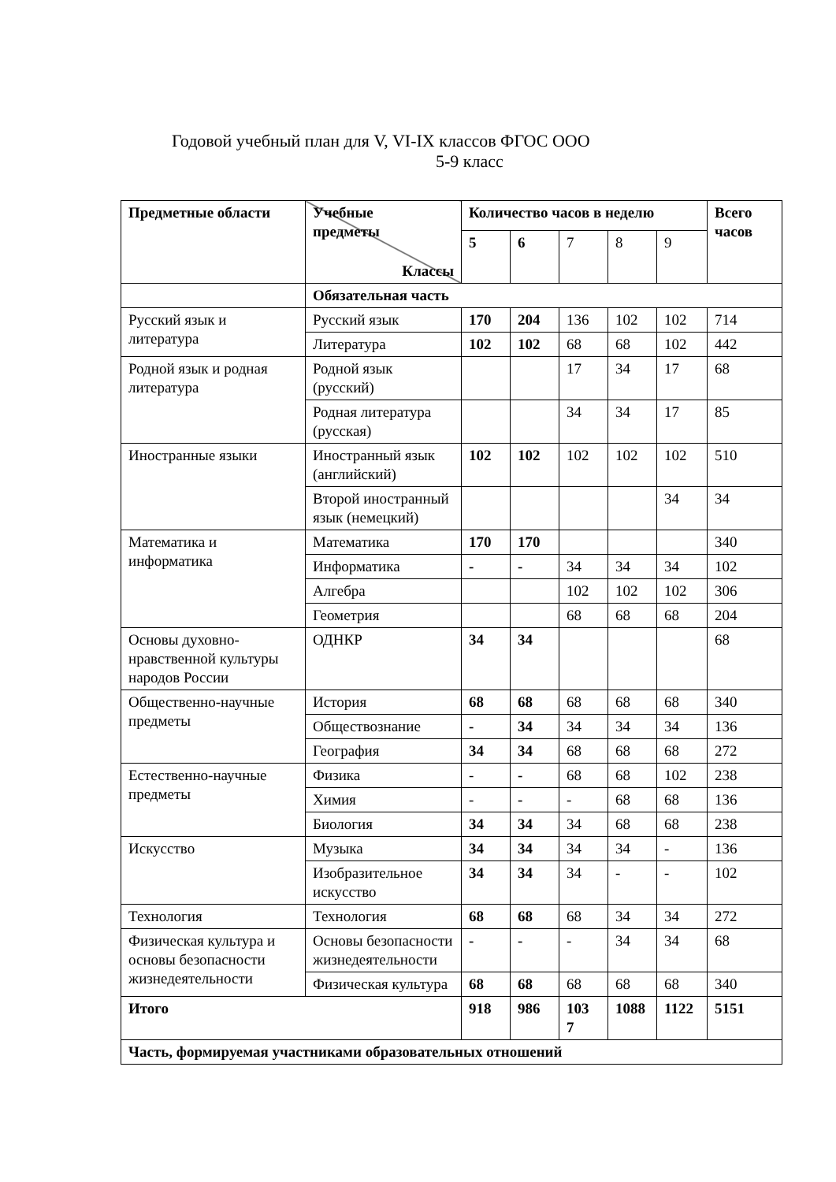Годовой учебный план для V, VI-IX классов ФГОС ООО
5-9 класс
| Предметные области | Учебные предметы Классы | Количество часов в неделю | | | | | Всего часов |
| --- | --- | --- | --- | --- | --- | --- | --- |
| | | 5 | 6 | 7 | 8 | 9 | |
| | Обязательная часть | | | | | | |
| Русский язык и литература | Русский язык | 170 | 204 | 136 | 102 | 102 | 714 |
| | Литература | 102 | 102 | 68 | 68 | 102 | 442 |
| Родной язык и родная литература | Родной язык (русский) | | | 17 | 34 | 17 | 68 |
| | Родная литература (русская) | | | 34 | 34 | 17 | 85 |
| Иностранные языки | Иностранный язык (английский) | 102 | 102 | 102 | 102 | 102 | 510 |
| | Второй иностранный язык (немецкий) | | | | | 34 | 34 |
| Математика и информатика | Математика | 170 | 170 | | | | 340 |
| | Информатика | - | - | 34 | 34 | 34 | 102 |
| | Алгебра | | | 102 | 102 | 102 | 306 |
| | Геометрия | | | 68 | 68 | 68 | 204 |
| Основы духовно-нравственной культуры народов России | ОДНКР | 34 | 34 | | | | 68 |
| Общественно-научные предметы | История | 68 | 68 | 68 | 68 | 68 | 340 |
| | Обществознание | - | 34 | 34 | 34 | 34 | 136 |
| | География | 34 | 34 | 68 | 68 | 68 | 272 |
| Естественно-научные предметы | Физика | - | - | 68 | 68 | 102 | 238 |
| | Химия | - | - | - | 68 | 68 | 136 |
| | Биология | 34 | 34 | 34 | 68 | 68 | 238 |
| Искусство | Музыка | 34 | 34 | 34 | 34 | - | 136 |
| | Изобразительное искусство | 34 | 34 | 34 | - | - | 102 |
| Технология | Технология | 68 | 68 | 68 | 34 | 34 | 272 |
| Физическая культура и основы безопасности жизнедеятельности | Основы безопасности жизнедеятельности | - | - | - | 34 | 34 | 68 |
| | Физическая культура | 68 | 68 | 68 | 68 | 68 | 340 |
| Итого | | 918 | 986 | 103 7 | 1088 | 1122 | 5151 |
| Часть, формируемая участниками образовательных отношений | | | | | | | |